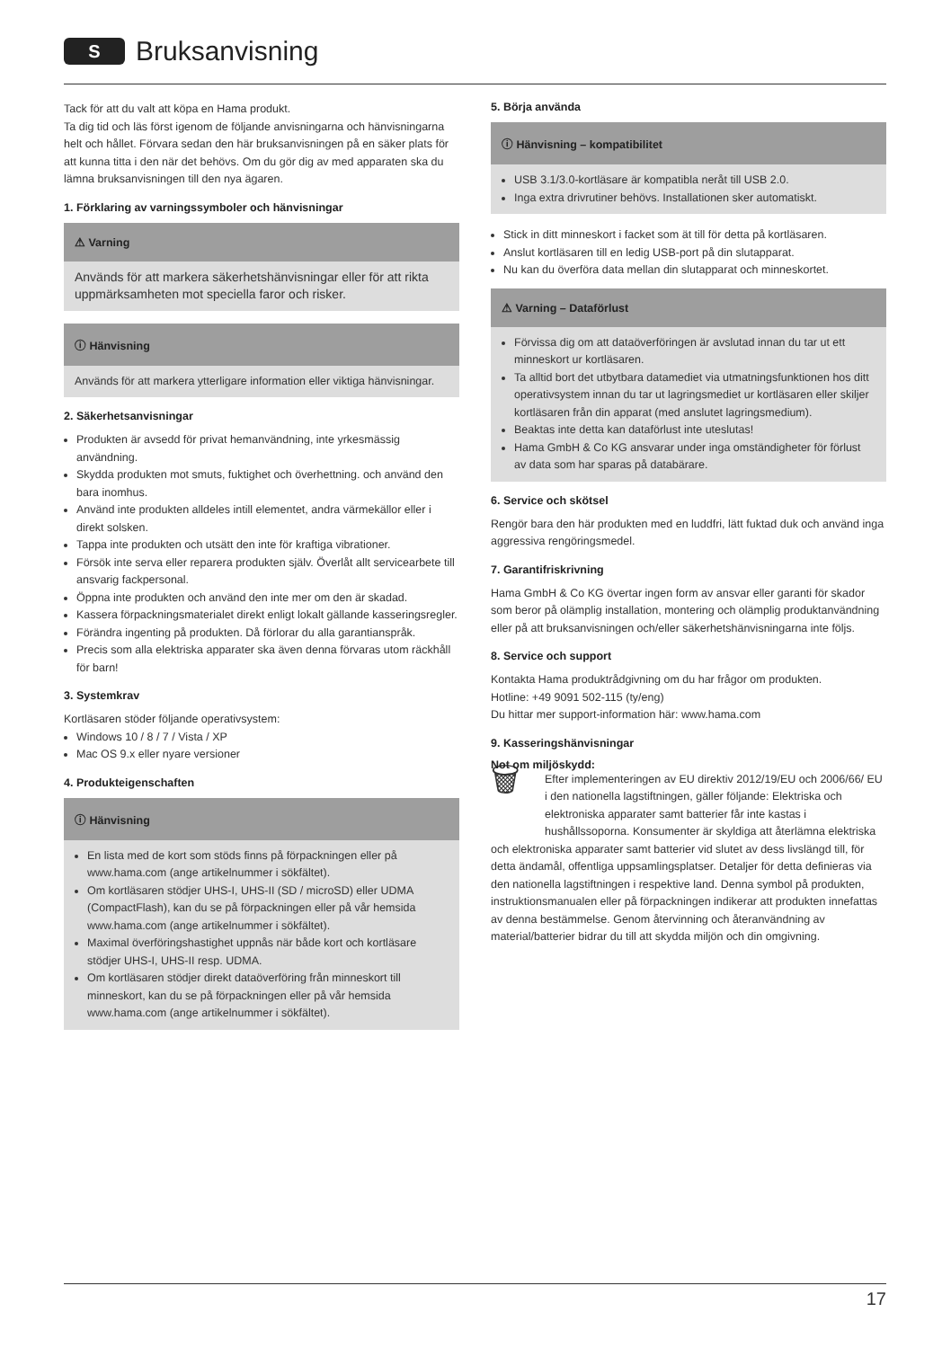S
Bruksanvisning
Tack för att du valt att köpa en Hama produkt.
Ta dig tid och läs först igenom de följande anvisningarna och hänvisningarna helt och hållet. Förvara sedan den här bruksanvisningen på en säker plats för att kunna titta i den när det behövs. Om du gör dig av med apparaten ska du lämna bruksanvisningen till den nya ägaren.
1. Förklaring av varningssymboler och hänvisningar
⚠ Varning
Används för att markera säkerhetshänvisningar eller för att rikta uppmärksamheten mot speciella faror och risker.
ⓘ Hänvisning
Används för att markera ytterligare information eller viktiga hänvisningar.
2. Säkerhetsanvisningar
Produkten är avsedd för privat hemanvändning, inte yrkesmässig användning.
Skydda produkten mot smuts, fuktighet och överhettning. och använd den bara inomhus.
Använd inte produkten alldeles intill elementet, andra värmekällor eller i direkt solsken.
Tappa inte produkten och utsätt den inte för kraftiga vibrationer.
Försök inte serva eller reparera produkten själv. Överlåt allt servicearbete till ansvarig fackpersonal.
Öppna inte produkten och använd den inte mer om den är skadad.
Kassera förpackningsmaterialet direkt enligt lokalt gällande kasseringsregler.
Förändra ingenting på produkten. Då förlorar du alla garantianspråk.
Precis som alla elektriska apparater ska även denna förvaras utom räckhåll för barn!
3. Systemkrav
Kortläsaren stöder följande operativsystem:
Windows 10 / 8 / 7 / Vista / XP
Mac OS 9.x eller nyare versioner
4. Produkteigenschaften
ⓘ Hänvisning
En lista med de kort som stöds finns på förpackningen eller på www.hama.com (ange artikelnummer i sökfältet).
Om kortläsaren stödjer UHS-I, UHS-II (SD / microSD) eller UDMA (CompactFlash), kan du se på förpackningen eller på vår hemsida www.hama.com (ange artikelnummer i sökfältet).
Maximal överföringshastighet uppnås när både kort och kortläsare stödjer UHS-I, UHS-II resp. UDMA.
Om kortläsaren stödjer direkt dataöverföring från minneskort till minneskort, kan du se på förpackningen eller på vår hemsida www.hama.com (ange artikelnummer i sökfältet).
5. Börja använda
ⓘ Hänvisning – kompatibilitet
USB 3.1/3.0-kortläsare är kompatibla neråt till USB 2.0.
Inga extra drivrutiner behövs. Installationen sker automatiskt.
Stick in ditt minneskort i facket som ät till för detta på kortläsaren.
Anslut kortläsaren till en ledig USB-port på din slutapparat.
Nu kan du överföra data mellan din slutapparat och minneskortet.
⚠ Varning – Dataförlust
Förvissa dig om att dataöverföringen är avslutad innan du tar ut ett minneskort ur kortläsaren.
Ta alltid bort det utbytbara datamediet via utmatningsfunktionen hos ditt operativsystem innan du tar ut lagringsmediet ur kortläsaren eller skiljer kortläsaren från din apparat (med anslutet lagringsmedium).
Beaktas inte detta kan dataförlust inte uteslutas!
Hama GmbH & Co KG ansvarar under inga omständigheter för förlust av data som har sparas på databärare.
6. Service och skötsel
Rengör bara den här produkten med en luddfri, lätt fuktad duk och använd inga aggressiva rengöringsmedel.
7. Garantifriskrivning
Hama GmbH & Co KG övertar ingen form av ansvar eller garanti för skador som beror på olämplig installation, montering och olämplig produktanvändning eller på att bruksanvisningen och/eller säkerhetshänvisningarna inte följs.
8. Service och support
Kontakta Hama produktrådgivning om du har frågor om produkten.
Hotline: +49 9091 502-115 (ty/eng)
Du hittar mer support-information här: www.hama.com
9. Kasseringshänvisningar
Not om miljöskydd:
🗑 Efter implementeringen av EU direktiv 2012/19/EU och 2006/66/ EU i den nationella lagstiftningen, gäller följande: Elektriska och elektroniska apparater samt batterier får inte kastas i hushållssoporna. Konsumenter är skyldiga att återlämna elektriska och elektroniska apparater samt batterier vid slutet av dess livslängd till, för detta ändamål, offentliga uppsamlingsplatser. Detaljer för detta definieras via den nationella lagstiftningen i respektive land. Denna symbol på produkten, instruktionsmanualen eller på förpackningen indikerar att produkten innefattas av denna bestämmelse. Genom återvinning och återanvändning av material/batterier bidrar du till att skydda miljön och din omgivning.
17